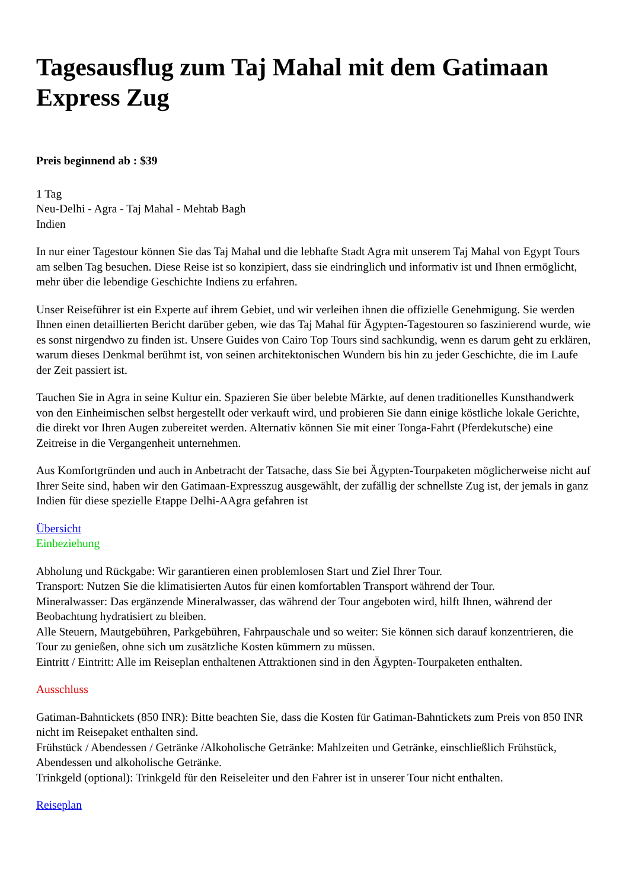Tagesausflug zum Taj Mahal mit dem Gatimaan Express Zug
Preis beginnend ab : $39
1 Tag
Neu-Delhi - Agra - Taj Mahal - Mehtab Bagh
Indien
In nur einer Tagestour können Sie das Taj Mahal und die lebhafte Stadt Agra mit unserem Taj Mahal von Egypt Tours am selben Tag besuchen. Diese Reise ist so konzipiert, dass sie eindringlich und informativ ist und Ihnen ermöglicht, mehr über die lebendige Geschichte Indiens zu erfahren.
Unser Reiseführer ist ein Experte auf ihrem Gebiet, und wir verleihen ihnen die offizielle Genehmigung. Sie werden Ihnen einen detaillierten Bericht darüber geben, wie das Taj Mahal für Ägypten-Tagestouren so faszinierend wurde, wie es sonst nirgendwo zu finden ist. Unsere Guides von Cairo Top Tours sind sachkundig, wenn es darum geht zu erklären, warum dieses Denkmal berühmt ist, von seinen architektonischen Wundern bis hin zu jeder Geschichte, die im Laufe der Zeit passiert ist.
Tauchen Sie in Agra in seine Kultur ein. Spazieren Sie über belebte Märkte, auf denen traditionelles Kunsthandwerk von den Einheimischen selbst hergestellt oder verkauft wird, und probieren Sie dann einige köstliche lokale Gerichte, die direkt vor Ihren Augen zubereitet werden. Alternativ können Sie mit einer Tonga-Fahrt (Pferdekutsche) eine Zeitreise in die Vergangenheit unternehmen.
Aus Komfortgründen und auch in Anbetracht der Tatsache, dass Sie bei Ägypten-Tourpaketen möglicherweise nicht auf Ihrer Seite sind, haben wir den Gatimaan-Expresszug ausgewählt, der zufällig der schnellste Zug ist, der jemals in ganz Indien für diese spezielle Etappe Delhi-AAgra gefahren ist
Übersicht
Einbeziehung
Abholung und Rückgabe: Wir garantieren einen problemlosen Start und Ziel Ihrer Tour.
Transport: Nutzen Sie die klimatisierten Autos für einen komfortablen Transport während der Tour.
Mineralwasser: Das ergänzende Mineralwasser, das während der Tour angeboten wird, hilft Ihnen, während der Beobachtung hydratisiert zu bleiben.
Alle Steuern, Mautgebühren, Parkgebühren, Fahrpauschale und so weiter: Sie können sich darauf konzentrieren, die Tour zu genießen, ohne sich um zusätzliche Kosten kümmern zu müssen.
Eintritt / Eintritt: Alle im Reiseplan enthaltenen Attraktionen sind in den Ägypten-Tourpaketen enthalten.
Ausschluss
Gatiman-Bahntickets (850 INR): Bitte beachten Sie, dass die Kosten für Gatiman-Bahntickets zum Preis von 850 INR nicht im Reisepaket enthalten sind.
Frühstück / Abendessen / Getränke /Alkoholische Getränke: Mahlzeiten und Getränke, einschließlich Frühstück, Abendessen und alkoholische Getränke.
Trinkgeld (optional): Trinkgeld für den Reiseleiter und den Fahrer ist in unserer Tour nicht enthalten.
Reiseplan